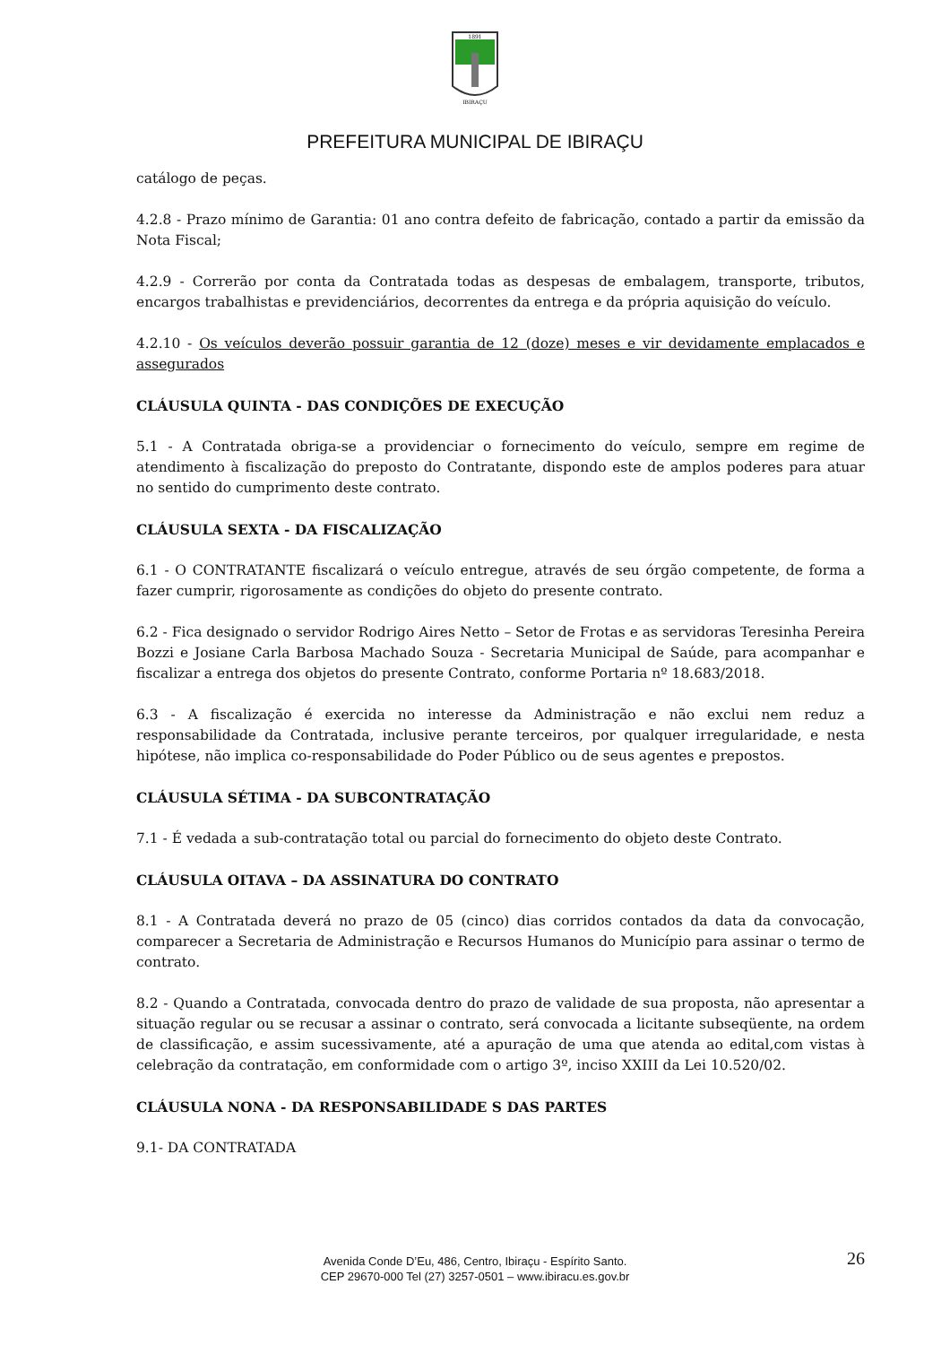1891
IBIRAÇU
PREFEITURA MUNICIPAL DE IBIRAÇU
catálogo de peças.
4.2.8 - Prazo mínimo de Garantia: 01 ano contra defeito de fabricação, contado a partir da emissão da Nota Fiscal;
4.2.9 - Correrão por conta da Contratada todas as despesas de embalagem, transporte, tributos, encargos trabalhistas e previdenciários, decorrentes da entrega e da própria aquisição do veículo.
4.2.10 - Os veículos deverão possuir garantia de 12 (doze) meses e vir devidamente emplacados e assegurados
CLÁUSULA QUINTA - DAS CONDIÇÕES DE EXECUÇÃO
5.1 - A Contratada obriga-se a providenciar o fornecimento do veículo, sempre em regime de atendimento à fiscalização do preposto do Contratante, dispondo este de amplos poderes para atuar no sentido do cumprimento deste contrato.
CLÁUSULA SEXTA - DA FISCALIZAÇÃO
6.1 - O CONTRATANTE fiscalizará o veículo entregue, através de seu órgão competente, de forma a fazer cumprir, rigorosamente as condições do objeto do presente contrato.
6.2 - Fica designado o servidor Rodrigo Aires Netto – Setor de Frotas e as servidoras Teresinha Pereira Bozzi e Josiane Carla Barbosa Machado Souza - Secretaria Municipal de Saúde, para acompanhar e fiscalizar a entrega dos objetos do presente Contrato, conforme Portaria nº 18.683/2018.
6.3 - A fiscalização é exercida no interesse da Administração e não exclui nem reduz a responsabilidade da Contratada, inclusive perante terceiros, por qualquer irregularidade, e nesta hipótese, não implica co-responsabilidade do Poder Público ou de seus agentes e prepostos.
CLÁUSULA SÉTIMA - DA SUBCONTRATAÇÃO
7.1 - É vedada a sub-contratação total ou parcial do fornecimento do objeto deste Contrato.
CLÁUSULA OITAVA – DA ASSINATURA DO CONTRATO
8.1 - A Contratada deverá no prazo de 05 (cinco) dias corridos contados da data da convocação, comparecer a Secretaria de Administração e Recursos Humanos do Município para assinar o termo de contrato.
8.2 - Quando a Contratada, convocada dentro do prazo de validade de sua proposta, não apresentar a situação regular ou se recusar a assinar o contrato, será convocada a licitante subseqüente, na ordem de classificação, e assim sucessivamente, até a apuração de uma que atenda ao edital,com vistas à celebração da contratação, em conformidade com o artigo 3º, inciso XXIII da Lei 10.520/02.
CLÁUSULA NONA - DA RESPONSABILIDADE S DAS PARTES
9.1- DA CONTRATADA
26
Avenida Conde D’Eu, 486, Centro, Ibiraçu - Espírito Santo.
CEP 29670-000 Tel (27) 3257-0501 – www.ibiracu.es.gov.br